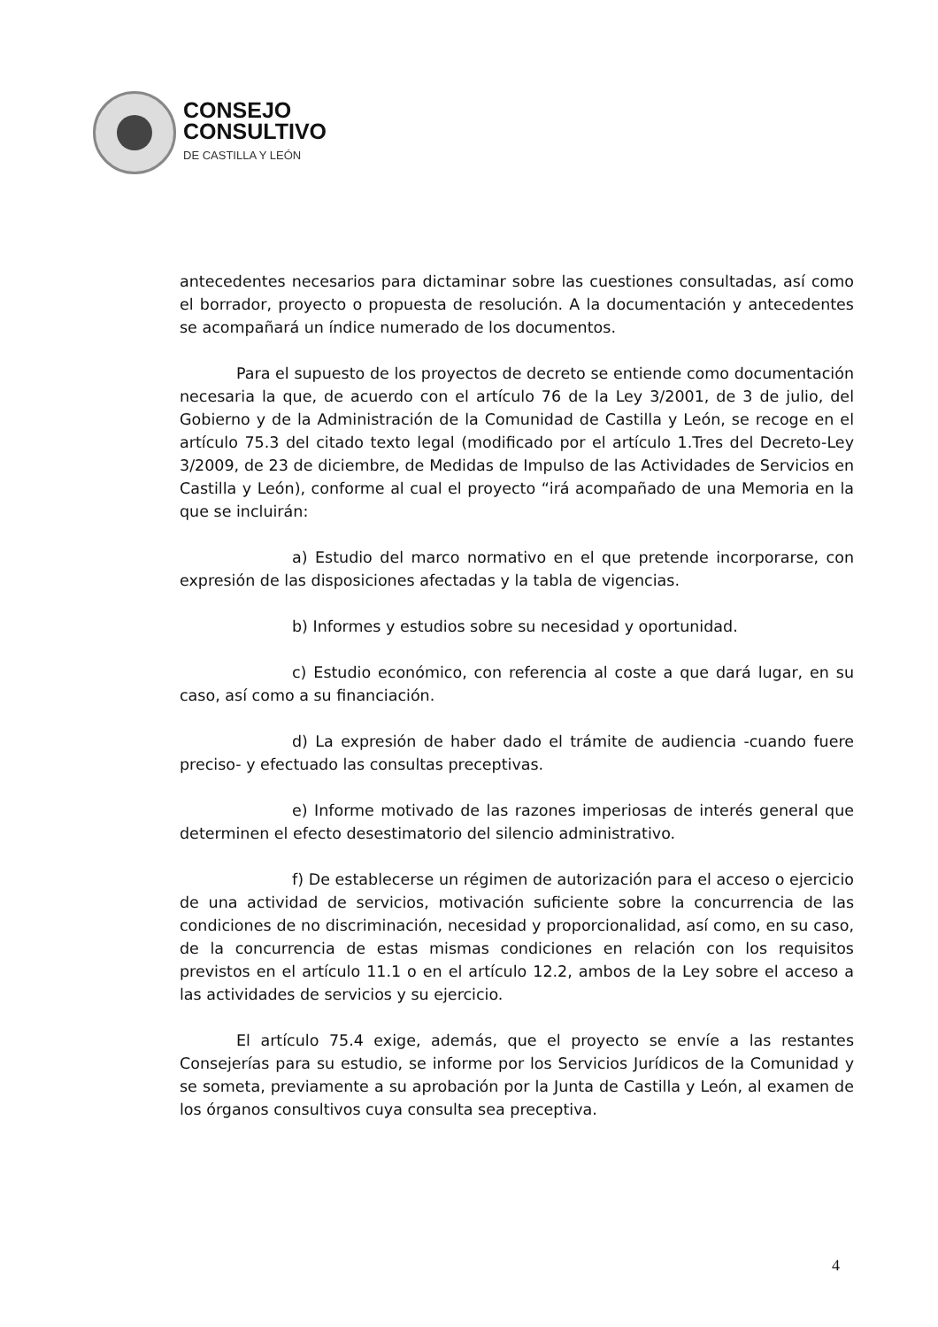CONSEJO
CONSULTIVO
DE CASTILLA Y LEÓN
antecedentes necesarios para dictaminar sobre las cuestiones consultadas, así como el borrador, proyecto o propuesta de resolución. A la documentación y antecedentes se acompañará un índice numerado de los documentos.
Para el supuesto de los proyectos de decreto se entiende como documentación necesaria la que, de acuerdo con el artículo 76 de la Ley 3/2001, de 3 de julio, del Gobierno y de la Administración de la Comunidad de Castilla y León, se recoge en el artículo 75.3 del citado texto legal (modificado por el artículo 1.Tres del Decreto-Ley 3/2009, de 23 de diciembre, de Medidas de Impulso de las Actividades de Servicios en Castilla y León), conforme al cual el proyecto “irá acompañado de una Memoria en la que se incluirán:
a) Estudio del marco normativo en el que pretende incorporarse, con expresión de las disposiciones afectadas y la tabla de vigencias.
b) Informes y estudios sobre su necesidad y oportunidad.
c) Estudio económico, con referencia al coste a que dará lugar, en su caso, así como a su financiación.
d) La expresión de haber dado el trámite de audiencia -cuando fuere preciso- y efectuado las consultas preceptivas.
e) Informe motivado de las razones imperiosas de interés general que determinen el efecto desestimatorio del silencio administrativo.
f) De establecerse un régimen de autorización para el acceso o ejercicio de una actividad de servicios, motivación suficiente sobre la concurrencia de las condiciones de no discriminación, necesidad y proporcionalidad, así como, en su caso, de la concurrencia de estas mismas condiciones en relación con los requisitos previstos en el artículo 11.1 o en el artículo 12.2, ambos de la Ley sobre el acceso a las actividades de servicios y su ejercicio.
El artículo 75.4 exige, además, que el proyecto se envíe a las restantes Consejerías para su estudio, se informe por los Servicios Jurídicos de la Comunidad y se someta, previamente a su aprobación por la Junta de Castilla y León, al examen de los órganos consultivos cuya consulta sea preceptiva.
4